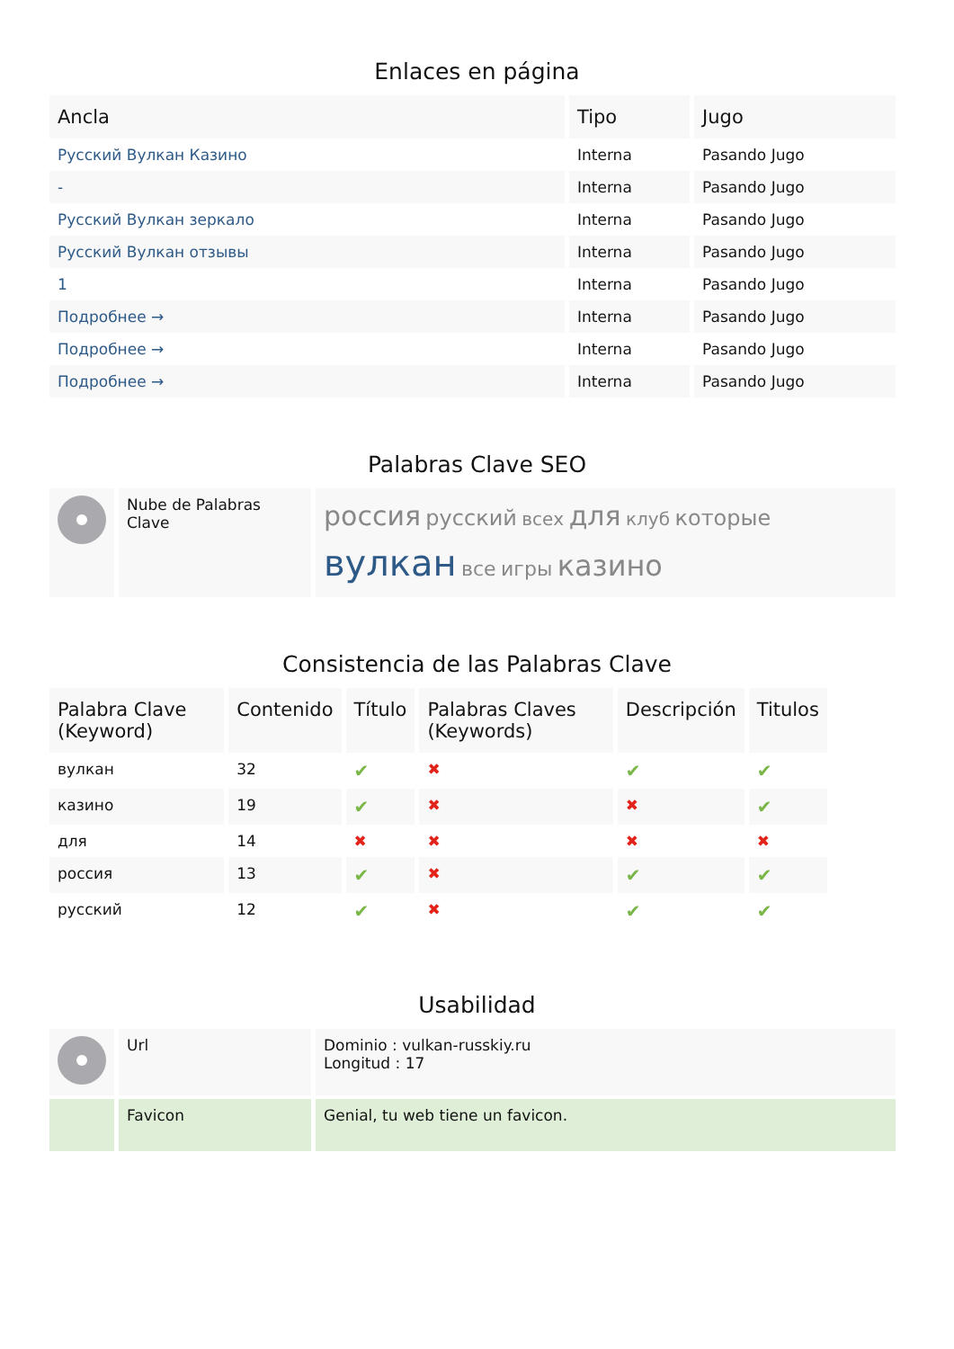Enlaces en página
| Ancla | Tipo | Jugo |
| --- | --- | --- |
| Русский Вулкан Казино | Interna | Pasando Jugo |
| - | Interna | Pasando Jugo |
| Русский Вулкан зеркало | Interna | Pasando Jugo |
| Русский Вулкан отзывы | Interna | Pasando Jugo |
| 1 | Interna | Pasando Jugo |
| Подробнее → | Interna | Pasando Jugo |
| Подробнее → | Interna | Pasando Jugo |
| Подробнее → | Interna | Pasando Jugo |
Palabras Clave SEO
| | Nube de Palabras Clave | россия русский всех для клуб которые вулкан все игры казино |
Consistencia de las Palabras Clave
| Palabra Clave (Keyword) | Contenido | Título | Palabras Claves (Keywords) | Descripción | Titulos |
| --- | --- | --- | --- | --- | --- |
| вулкан | 32 | ✔ | ✖ | ✔ | ✔ |
| казино | 19 | ✔ | ✖ | ✖ | ✔ |
| для | 14 | ✖ | ✖ | ✖ | ✖ |
| россия | 13 | ✔ | ✖ | ✔ | ✔ |
| русский | 12 | ✔ | ✖ | ✔ | ✔ |
Usabilidad
| | Url | Dominio : vulkan-russkiy.ru Longitud : 17 |
| | Favicon | Genial, tu web tiene un favicon. |